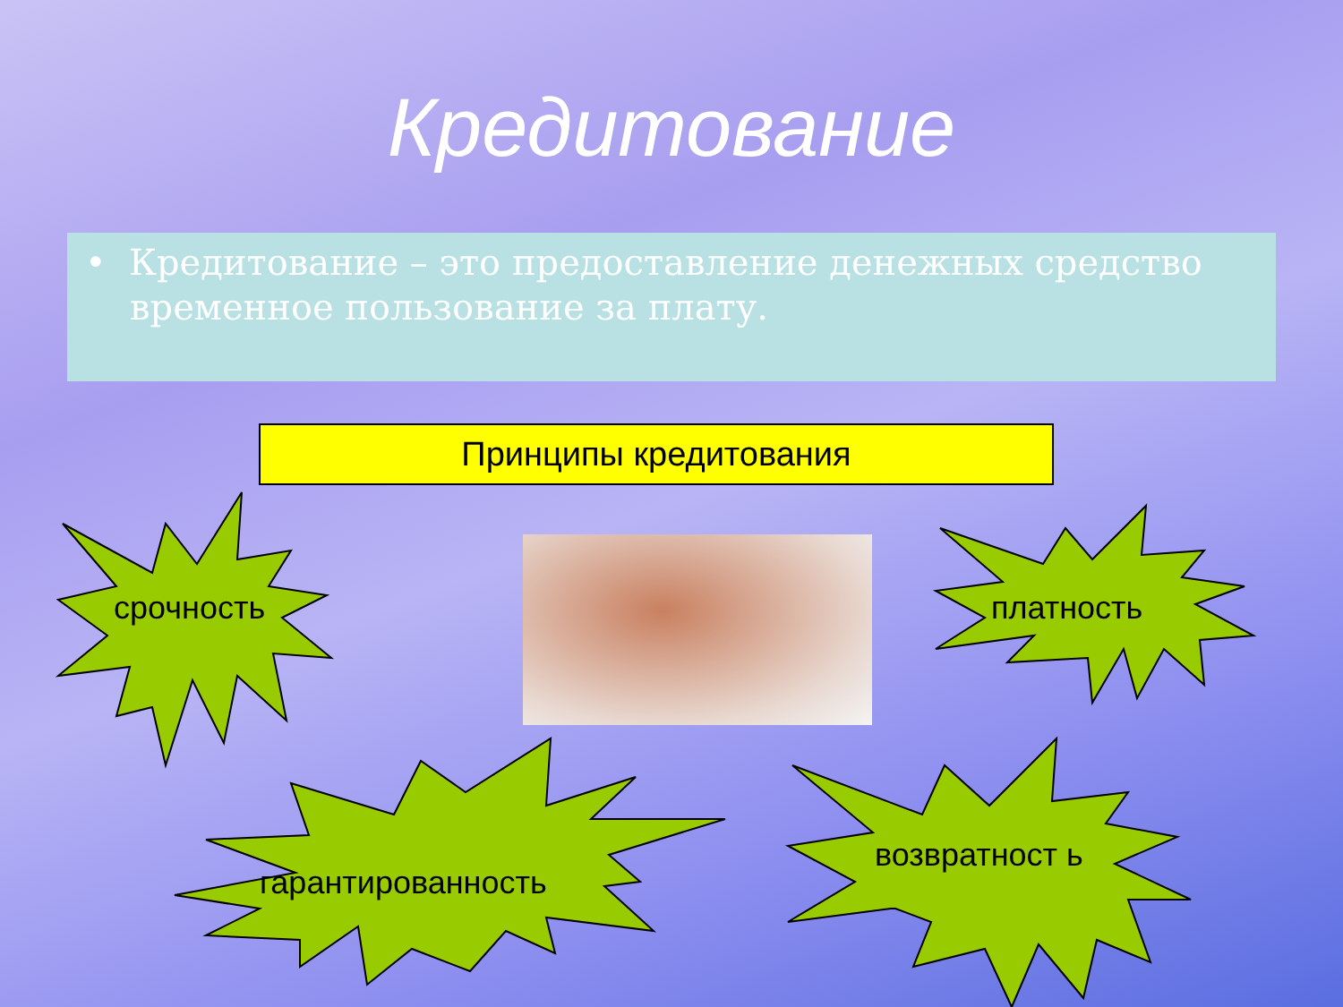Кредитование
• Кредитование – это предоставление денежных средство временное пользование за плату.
Принципы кредитования
срочность платность
гарантированность
возвратност ь